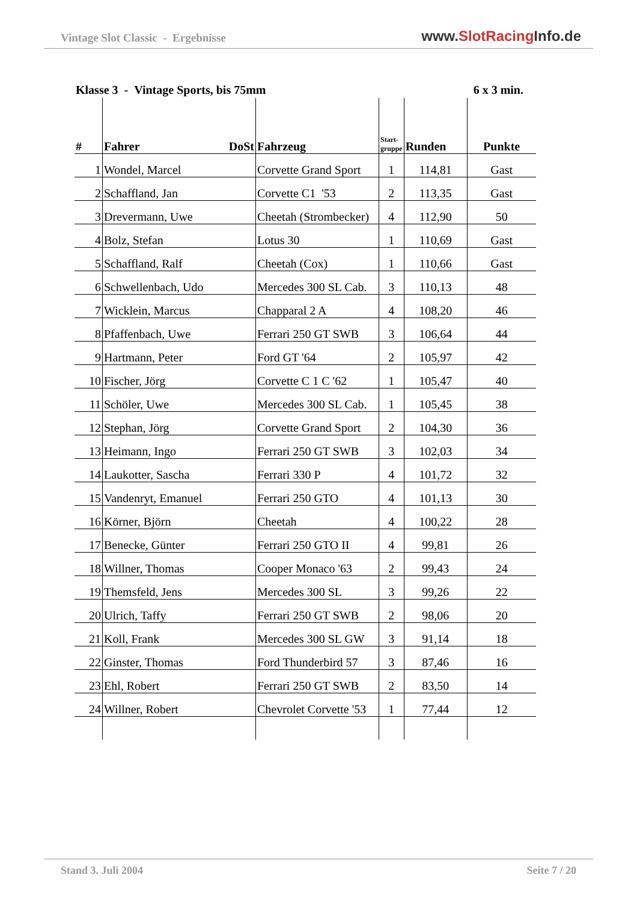Vintage Slot Classic - Ergebnisse www.SlotRacing Info.de
Klasse 3 - Vintage Sports, bis 75mm 6 x 3 min.
| # | Fahrer DoSt | Fahrzeug | Start-gruppe | Runden | Punkte |
| --- | --- | --- | --- | --- | --- |
| 1 | Wondel, Marcel | Corvette Grand Sport | 1 | 114,81 | Gast |
| 2 | Schaffland, Jan | Corvette C1 '53 | 2 | 113,35 | Gast |
| 3 | Drevermann, Uwe | Cheetah (Strombecker) | 4 | 112,90 | 50 |
| 4 | Bolz, Stefan | Lotus 30 | 1 | 110,69 | Gast |
| 5 | Schaffland, Ralf | Cheetah (Cox) | 1 | 110,66 | Gast |
| 6 | Schwellenbach, Udo | Mercedes 300 SL Cab. | 3 | 110,13 | 48 |
| 7 | Wicklein, Marcus | Chapparal 2 A | 4 | 108,20 | 46 |
| 8 | Pfaffenbach, Uwe | Ferrari 250 GT SWB | 3 | 106,64 | 44 |
| 9 | Hartmann, Peter | Ford GT '64 | 2 | 105,97 | 42 |
| 10 | Fischer, Jörg | Corvette C 1 C '62 | 1 | 105,47 | 40 |
| 11 | Schöler, Uwe | Mercedes 300 SL Cab. | 1 | 105,45 | 38 |
| 12 | Stephan, Jörg | Corvette Grand Sport | 2 | 104,30 | 36 |
| 13 | Heimann, Ingo | Ferrari 250 GT SWB | 3 | 102,03 | 34 |
| 14 | Laukotter, Sascha | Ferrari 330 P | 4 | 101,72 | 32 |
| 15 | Vandenryt, Emanuel | Ferrari 250 GTO | 4 | 101,13 | 30 |
| 16 | Körner, Björn | Cheetah | 4 | 100,22 | 28 |
| 17 | Benecke, Günter | Ferrari 250 GTO II | 4 | 99,81 | 26 |
| 18 | Willner, Thomas | Cooper Monaco '63 | 2 | 99,43 | 24 |
| 19 | Themsfeld, Jens | Mercedes 300 SL | 3 | 99,26 | 22 |
| 20 | Ulrich, Taffy | Ferrari 250 GT SWB | 2 | 98,06 | 20 |
| 21 | Koll, Frank | Mercedes 300 SL GW | 3 | 91,14 | 18 |
| 22 | Ginster, Thomas | Ford Thunderbird 57 | 3 | 87,46 | 16 |
| 23 | Ehl, Robert | Ferrari 250 GT SWB | 2 | 83,50 | 14 |
| 24 | Willner, Robert | Chevrolet Corvette '53 | 1 | 77,44 | 12 |
Stand 3. Juli 2004 Seite 7 / 20